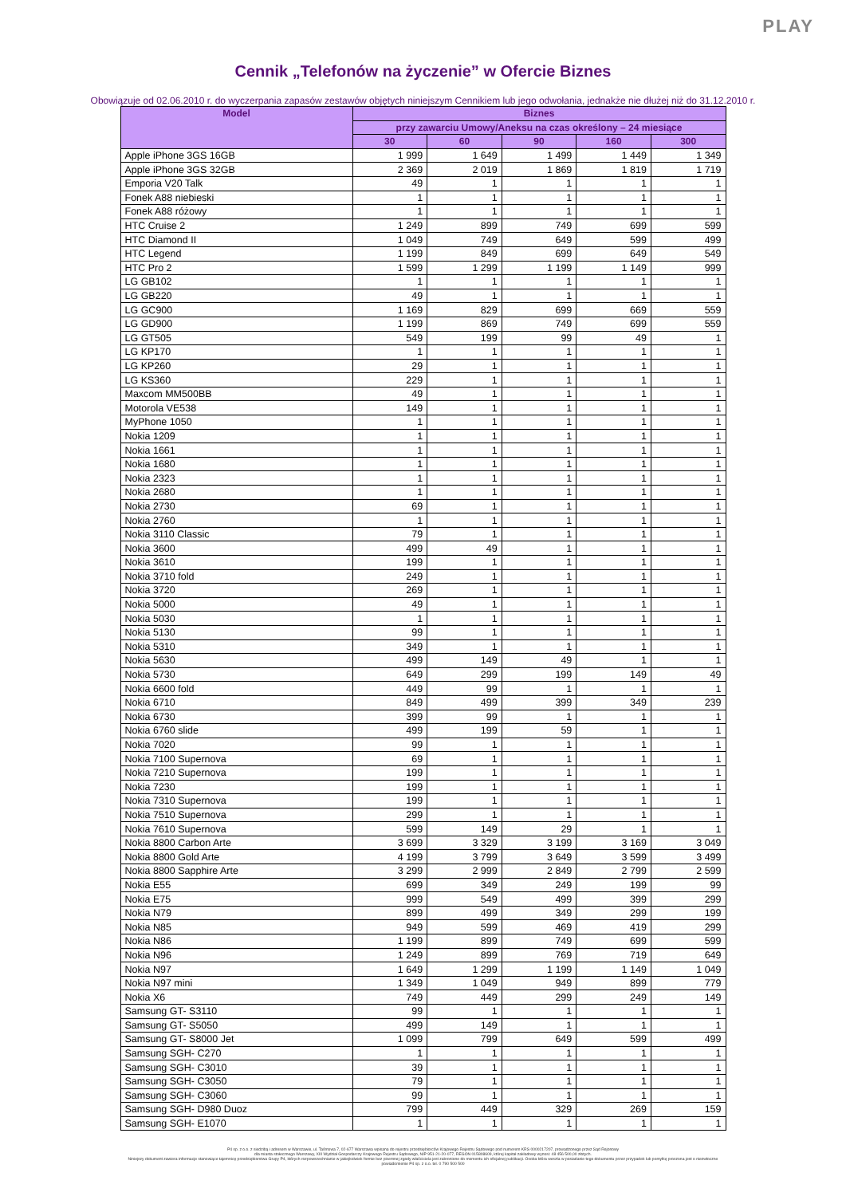PLAY
Cennik „Telefonów na życzenie” w Ofercie Biznes
Obowiązuje od 02.06.2010 r. do wyczerpania zapasów zestawów objętych niniejszym Cennikiem lub jego odwołania, jednakże nie dłużej niż do 31.12.2010 r.
| Model | Biznes | | | | |
| --- | --- | --- | --- | --- | --- |
| | przy zawarciu Umowy/Aneksu na czas określony – 24 miesiące | | | | |
| | 30 | 60 | 90 | 160 | 300 |
| Apple iPhone 3GS 16GB | 1 999 | 1 649 | 1 499 | 1 449 | 1 349 |
| Apple iPhone 3GS 32GB | 2 369 | 2 019 | 1 869 | 1 819 | 1 719 |
| Emporia V20 Talk | 49 | 1 | 1 | 1 | 1 |
| Fonek A88 niebieski | 1 | 1 | 1 | 1 | 1 |
| Fonek A88 różowy | 1 | 1 | 1 | 1 | 1 |
| HTC Cruise 2 | 1 249 | 899 | 749 | 699 | 599 |
| HTC Diamond II | 1 049 | 749 | 649 | 599 | 499 |
| HTC Legend | 1 199 | 849 | 699 | 649 | 549 |
| HTC Pro 2 | 1 599 | 1 299 | 1 199 | 1 149 | 999 |
| LG GB102 | 1 | 1 | 1 | 1 | 1 |
| LG GB220 | 49 | 1 | 1 | 1 | 1 |
| LG GC900 | 1 169 | 829 | 699 | 669 | 559 |
| LG GD900 | 1 199 | 869 | 749 | 699 | 559 |
| LG GT505 | 549 | 199 | 99 | 49 | 1 |
| LG KP170 | 1 | 1 | 1 | 1 | 1 |
| LG KP260 | 29 | 1 | 1 | 1 | 1 |
| LG KS360 | 229 | 1 | 1 | 1 | 1 |
| Maxcom MM500BB | 49 | 1 | 1 | 1 | 1 |
| Motorola VE538 | 149 | 1 | 1 | 1 | 1 |
| MyPhone 1050 | 1 | 1 | 1 | 1 | 1 |
| Nokia 1209 | 1 | 1 | 1 | 1 | 1 |
| Nokia 1661 | 1 | 1 | 1 | 1 | 1 |
| Nokia 1680 | 1 | 1 | 1 | 1 | 1 |
| Nokia 2323 | 1 | 1 | 1 | 1 | 1 |
| Nokia 2680 | 1 | 1 | 1 | 1 | 1 |
| Nokia 2730 | 69 | 1 | 1 | 1 | 1 |
| Nokia 2760 | 1 | 1 | 1 | 1 | 1 |
| Nokia 3110 Classic | 79 | 1 | 1 | 1 | 1 |
| Nokia 3600 | 499 | 49 | 1 | 1 | 1 |
| Nokia 3610 | 199 | 1 | 1 | 1 | 1 |
| Nokia 3710 fold | 249 | 1 | 1 | 1 | 1 |
| Nokia 3720 | 269 | 1 | 1 | 1 | 1 |
| Nokia 5000 | 49 | 1 | 1 | 1 | 1 |
| Nokia 5030 | 1 | 1 | 1 | 1 | 1 |
| Nokia 5130 | 99 | 1 | 1 | 1 | 1 |
| Nokia 5310 | 349 | 1 | 1 | 1 | 1 |
| Nokia 5630 | 499 | 149 | 49 | 1 | 1 |
| Nokia 5730 | 649 | 299 | 199 | 149 | 49 |
| Nokia 6600 fold | 449 | 99 | 1 | 1 | 1 |
| Nokia 6710 | 849 | 499 | 399 | 349 | 239 |
| Nokia 6730 | 399 | 99 | 1 | 1 | 1 |
| Nokia 6760 slide | 499 | 199 | 59 | 1 | 1 |
| Nokia 7020 | 99 | 1 | 1 | 1 | 1 |
| Nokia 7100 Supernova | 69 | 1 | 1 | 1 | 1 |
| Nokia 7210 Supernova | 199 | 1 | 1 | 1 | 1 |
| Nokia 7230 | 199 | 1 | 1 | 1 | 1 |
| Nokia 7310 Supernova | 199 | 1 | 1 | 1 | 1 |
| Nokia 7510 Supernova | 299 | 1 | 1 | 1 | 1 |
| Nokia 7610 Supernova | 599 | 149 | 29 | 1 | 1 |
| Nokia 8800 Carbon Arte | 3 699 | 3 329 | 3 199 | 3 169 | 3 049 |
| Nokia 8800 Gold Arte | 4 199 | 3 799 | 3 649 | 3 599 | 3 499 |
| Nokia 8800 Sapphire Arte | 3 299 | 2 999 | 2 849 | 2 799 | 2 599 |
| Nokia E55 | 699 | 349 | 249 | 199 | 99 |
| Nokia E75 | 999 | 549 | 499 | 399 | 299 |
| Nokia N79 | 899 | 499 | 349 | 299 | 199 |
| Nokia N85 | 949 | 599 | 469 | 419 | 299 |
| Nokia N86 | 1 199 | 899 | 749 | 699 | 599 |
| Nokia N96 | 1 249 | 899 | 769 | 719 | 649 |
| Nokia N97 | 1 649 | 1 299 | 1 199 | 1 149 | 1 049 |
| Nokia N97 mini | 1 349 | 1 049 | 949 | 899 | 779 |
| Nokia X6 | 749 | 449 | 299 | 249 | 149 |
| Samsung GT- S3110 | 99 | 1 | 1 | 1 | 1 |
| Samsung GT- S5050 | 499 | 149 | 1 | 1 | 1 |
| Samsung GT- S8000 Jet | 1 099 | 799 | 649 | 599 | 499 |
| Samsung SGH- C270 | 1 | 1 | 1 | 1 | 1 |
| Samsung SGH- C3010 | 39 | 1 | 1 | 1 | 1 |
| Samsung SGH- C3050 | 79 | 1 | 1 | 1 | 1 |
| Samsung SGH- C3060 | 99 | 1 | 1 | 1 | 1 |
| Samsung SGH- D980 Duoz | 799 | 449 | 329 | 269 | 159 |
| Samsung SGH- E1070 | 1 | 1 | 1 | 1 | 1 |
P4 sp. z o.o. z siedzibą i adresem w Warszawie, ul. Taśmowa 7, 02-677 Warszawa wpisana do rejestru przedsiębiorców Krajowego Rejestru Sądowego pod numerem KRS 0000217207, prowadzonego przez Sąd Rejonowy
dla miasta stołecznego Warszawy, XIII Wydział Gospodarczy Krajowego Rejestru Sądowego, NIP 951-21-20-077, REGON 015808609, której kapitał zakładowy wynosi: 48 456 500,00 złotych.
Niniejszy dokument zawiera informacje stanowiące tajemnicę przedsiębiorstwa Grupy P4, których rozpowszechnianie w jakiejkolwiek formie bez pisemnej zgody właściciela jest zabronione do momentu ich oficjalnej publikacji. Osoba która weszła w posiadanie tego dokumentu przez przypadek lub pomyłkę proszona jest o niezwłoczne
powiadomienie P4 sp. z o.o. tel. 0 790 500 500